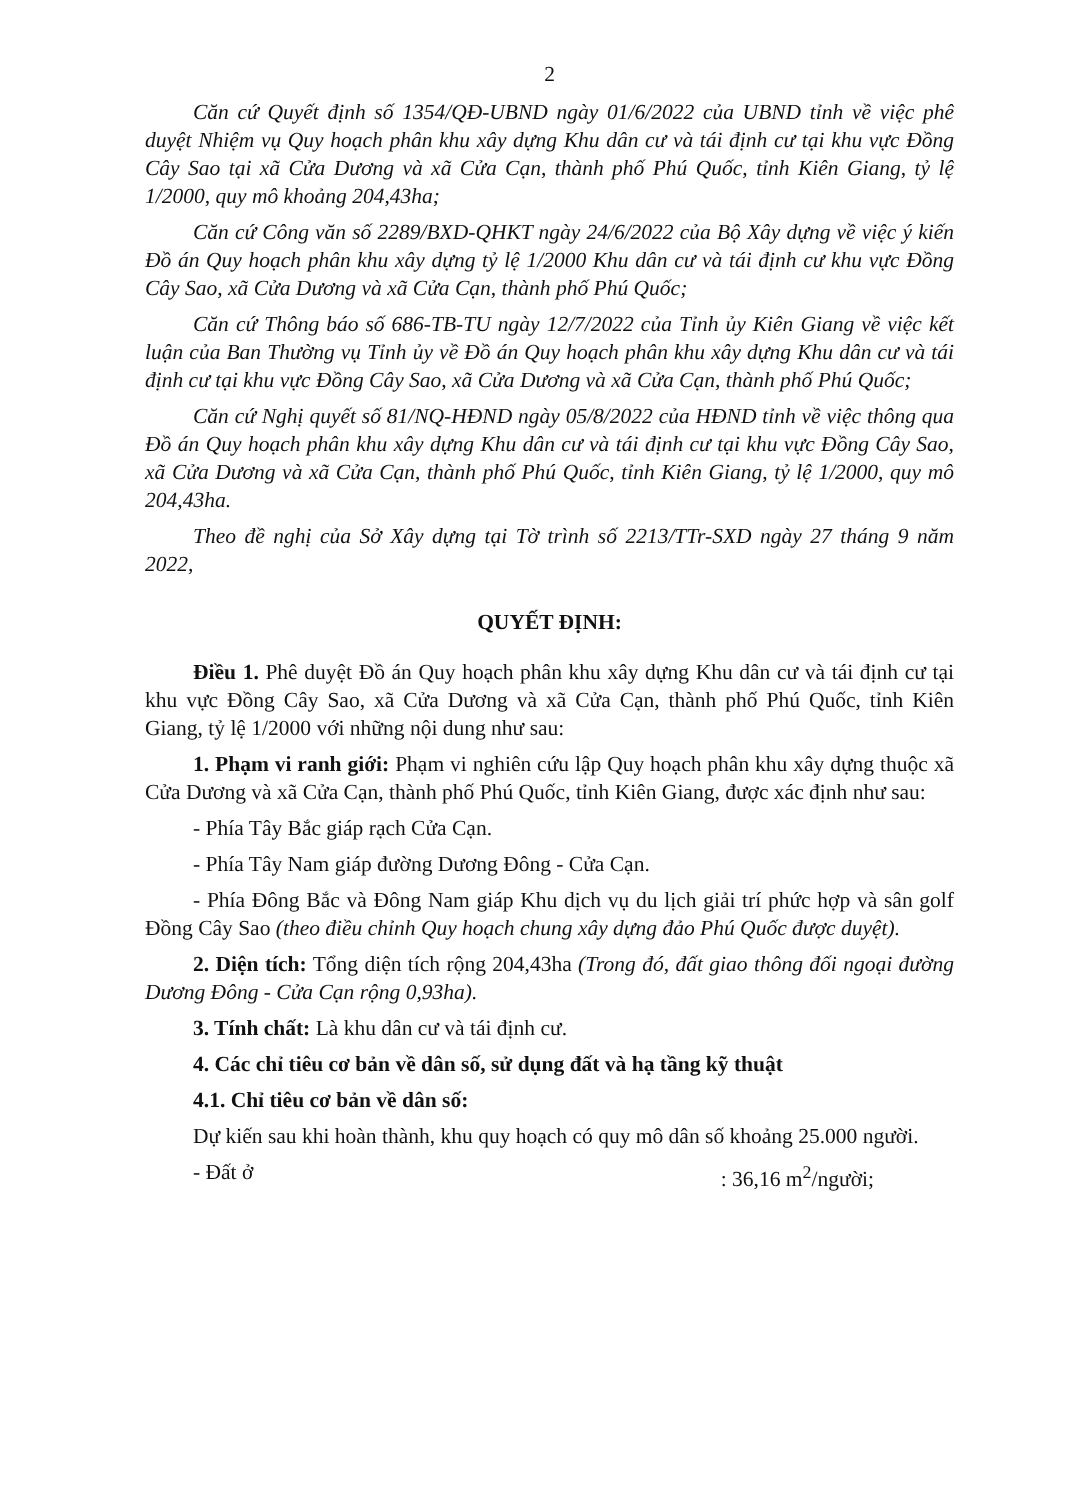2
Căn cứ Quyết định số 1354/QĐ-UBND ngày 01/6/2022 của UBND tỉnh về việc phê duyệt Nhiệm vụ Quy hoạch phân khu xây dựng Khu dân cư và tái định cư tại khu vực Đồng Cây Sao tại xã Cửa Dương và xã Cửa Cạn, thành phố Phú Quốc, tỉnh Kiên Giang, tỷ lệ 1/2000, quy mô khoảng 204,43ha;
Căn cứ Công văn số 2289/BXD-QHKT ngày 24/6/2022 của Bộ Xây dựng về việc ý kiến Đồ án Quy hoạch phân khu xây dựng tỷ lệ 1/2000 Khu dân cư và tái định cư khu vực Đồng Cây Sao, xã Cửa Dương và xã Cửa Cạn, thành phố Phú Quốc;
Căn cứ Thông báo số 686-TB-TU ngày 12/7/2022 của Tỉnh ủy Kiên Giang về việc kết luận của Ban Thường vụ Tỉnh ủy về Đồ án Quy hoạch phân khu xây dựng Khu dân cư và tái định cư tại khu vực Đồng Cây Sao, xã Cửa Dương và xã Cửa Cạn, thành phố Phú Quốc;
Căn cứ Nghị quyết số 81/NQ-HĐND ngày 05/8/2022 của HĐND tỉnh về việc thông qua Đồ án Quy hoạch phân khu xây dựng Khu dân cư và tái định cư tại khu vực Đồng Cây Sao, xã Cửa Dương và xã Cửa Cạn, thành phố Phú Quốc, tỉnh Kiên Giang, tỷ lệ 1/2000, quy mô 204,43ha.
Theo đề nghị của Sở Xây dựng tại Tờ trình số 2213/TTr-SXD ngày 27 tháng 9 năm 2022,
QUYẾT ĐỊNH:
Điều 1. Phê duyệt Đồ án Quy hoạch phân khu xây dựng Khu dân cư và tái định cư tại khu vực Đồng Cây Sao, xã Cửa Dương và xã Cửa Cạn, thành phố Phú Quốc, tỉnh Kiên Giang, tỷ lệ 1/2000 với những nội dung như sau:
1. Phạm vi ranh giới: Phạm vi nghiên cứu lập Quy hoạch phân khu xây dựng thuộc xã Cửa Dương và xã Cửa Cạn, thành phố Phú Quốc, tỉnh Kiên Giang, được xác định như sau:
- Phía Tây Bắc giáp rạch Cửa Cạn.
- Phía Tây Nam giáp đường Dương Đông - Cửa Cạn.
- Phía Đông Bắc và Đông Nam giáp Khu dịch vụ du lịch giải trí phức hợp và sân golf Đồng Cây Sao (theo điều chỉnh Quy hoạch chung xây dựng đảo Phú Quốc được duyệt).
2. Diện tích: Tổng diện tích rộng 204,43ha (Trong đó, đất giao thông đối ngoại đường Dương Đông - Cửa Cạn rộng 0,93ha).
3. Tính chất: Là khu dân cư và tái định cư.
4. Các chỉ tiêu cơ bản về dân số, sử dụng đất và hạ tầng kỹ thuật
4.1. Chỉ tiêu cơ bản về dân số:
Dự kiến sau khi hoàn thành, khu quy hoạch có quy mô dân số khoảng 25.000 người.
- Đất ở : 36,16 m<sup>2</sup>/người;